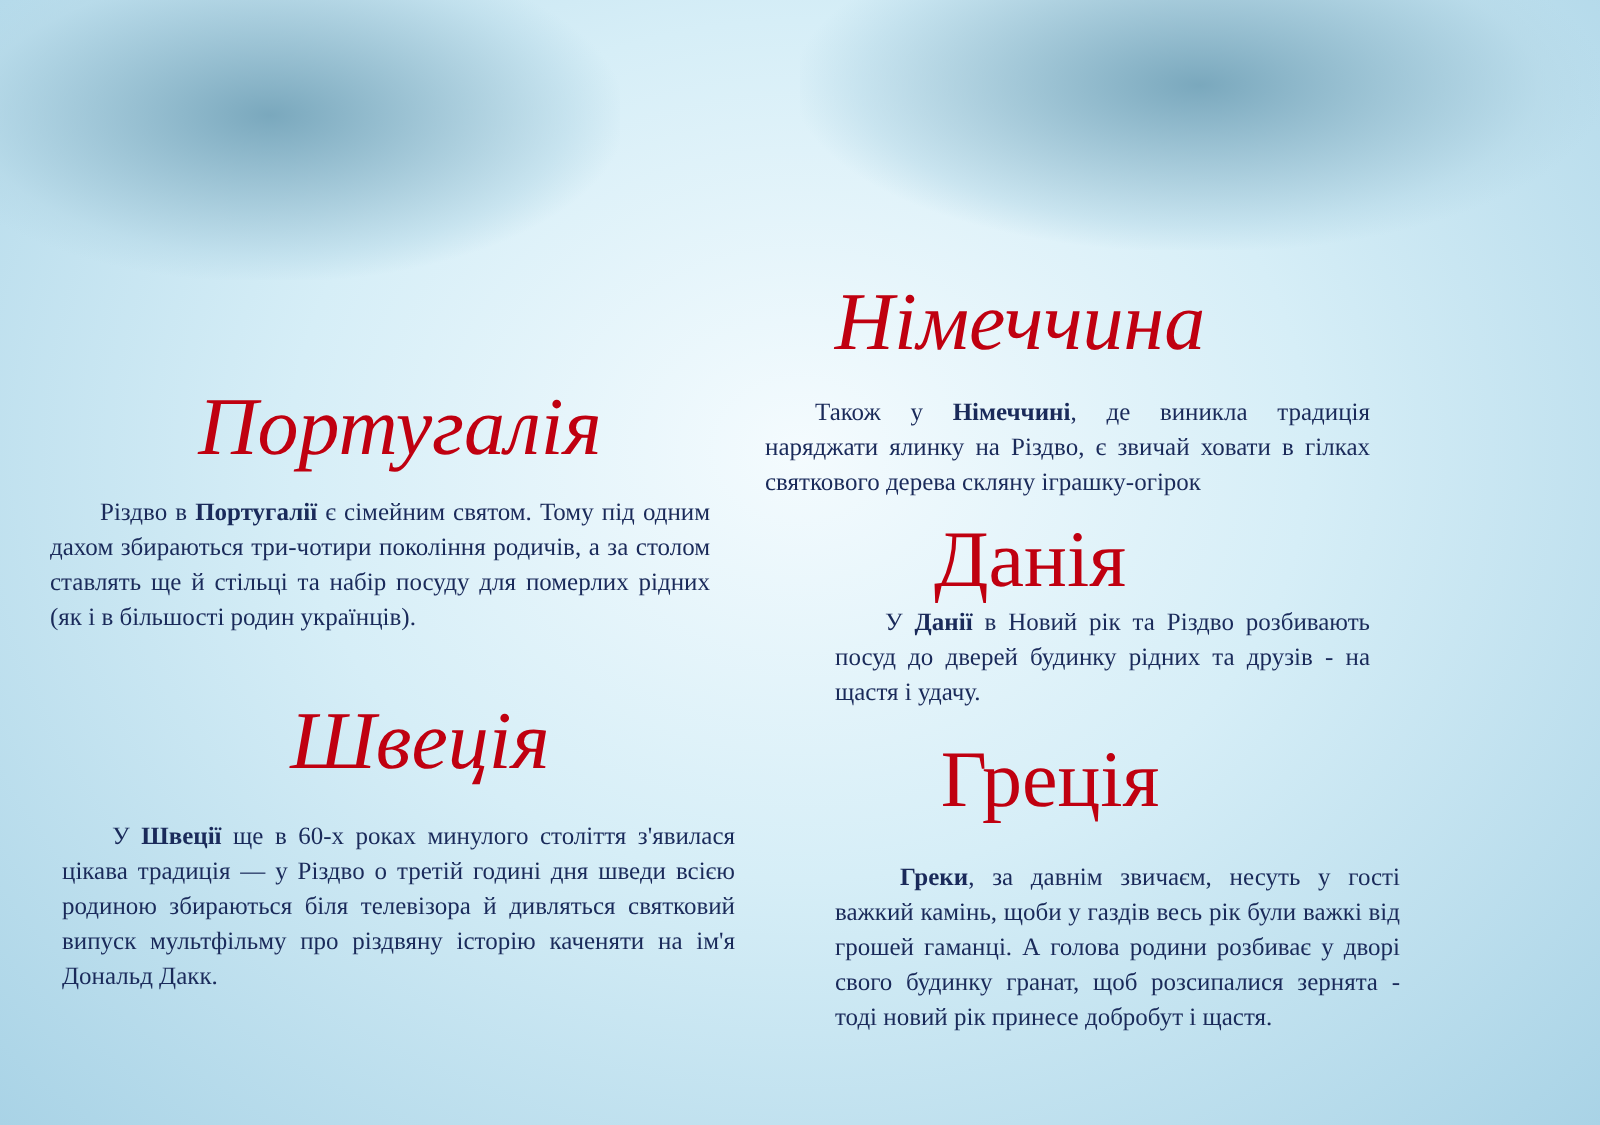Португалія
Різдво в Португалії є сімейним святом. Тому під одним дахом збираються три-чотири покоління родичів, а за столом ставлять ще й стільці та набір посуду для померлих рідних (як і в більшості родин українців).
Швеція
У Швеції ще в 60-х роках минулого століття з'явилася цікава традиція — у Різдво о третій годині дня шведи всією родиною збираються біля телевізора й дивляться святковий випуск мультфільму про різдвяну історію каченяти на ім'я Дональд Дакк.
Німеччина
Також у Німеччині, де виникла традиція наряджати ялинку на Різдво, є звичай ховати в гілках святкового дерева скляну іграшку-огірок
Данія
У Данії в Новий рік та Різдво розбивають посуд до дверей будинку рідних та друзів - на щастя і удачу.
Греція
Греки, за давнім звичаєм, несуть у гості важкий камінь, щоби у газдів весь рік були важкі від грошей гаманці. А голова родини розбиває у дворі свого будинку гранат, щоб розсипалися зернята - тоді новий рік принесе добробут і щастя.